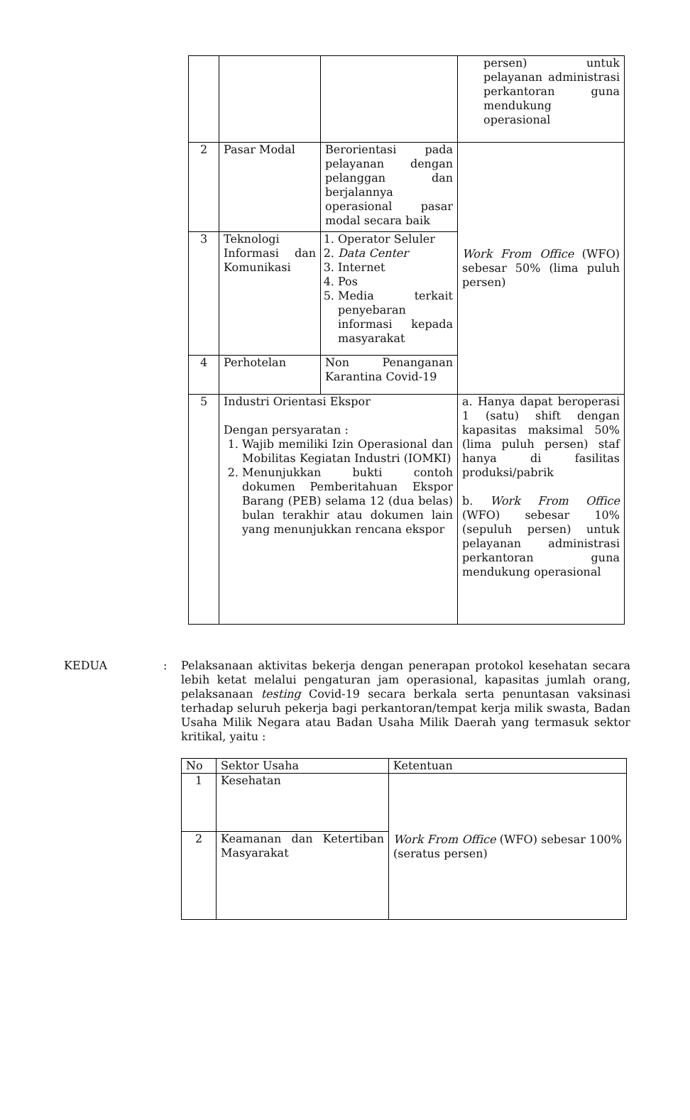| | | | persen) untuk pelayanan administrasi perkantoran guna mendukung operasional |
| 2 | Pasar Modal | Berorientasi pada pelayanan dengan pelanggan dan berjalannya operasional pasar modal secara baik | Work From Office (WFO) sebesar 50% (lima puluh persen) |
| 3 | Teknologi Informasi dan Komunikasi | 1. Operator Seluler 2. Data Center 3. Internet 4. Pos 5. Media terkait penyebaran informasi kepada masyarakat | |
| 4 | Perhotelan | Non Penanganan Karantina Covid-19 | |
| 5 | Industri Orientasi Ekspor Dengan persyaratan : 1. Wajib memiliki Izin Operasional dan Mobilitas Kegiatan Industri (IOMKI) 2. Menunjukkan bukti contoh dokumen Pemberitahuan Ekspor Barang (PEB) selama 12 (dua belas) bulan terakhir atau dokumen lain yang menunjukkan rencana ekspor | | a. Hanya dapat beroperasi 1 (satu) shift dengan kapasitas maksimal 50% (lima puluh persen) staf hanya di fasilitas produksi/pabrik b. Work From Office (WFO) sebesar 10% (sepuluh persen) untuk pelayanan administrasi perkantoran guna mendukung operasional |
KEDUA : Pelaksanaan aktivitas bekerja dengan penerapan protokol kesehatan secara lebih ketat melalui pengaturan jam operasional, kapasitas jumlah orang, pelaksanaan testing Covid-19 secara berkala serta penuntasan vaksinasi terhadap seluruh pekerja bagi perkantoran/tempat kerja milik swasta, Badan Usaha Milik Negara atau Badan Usaha Milik Daerah yang termasuk sektor kritikal, yaitu :
| No | Sektor Usaha | Ketentuan |
| --- | --- | --- |
| 1 | Kesehatan | Work From Office (WFO) sebesar 100% (seratus persen) |
| 2 | Keamanan dan Ketertiban Masyarakat | |